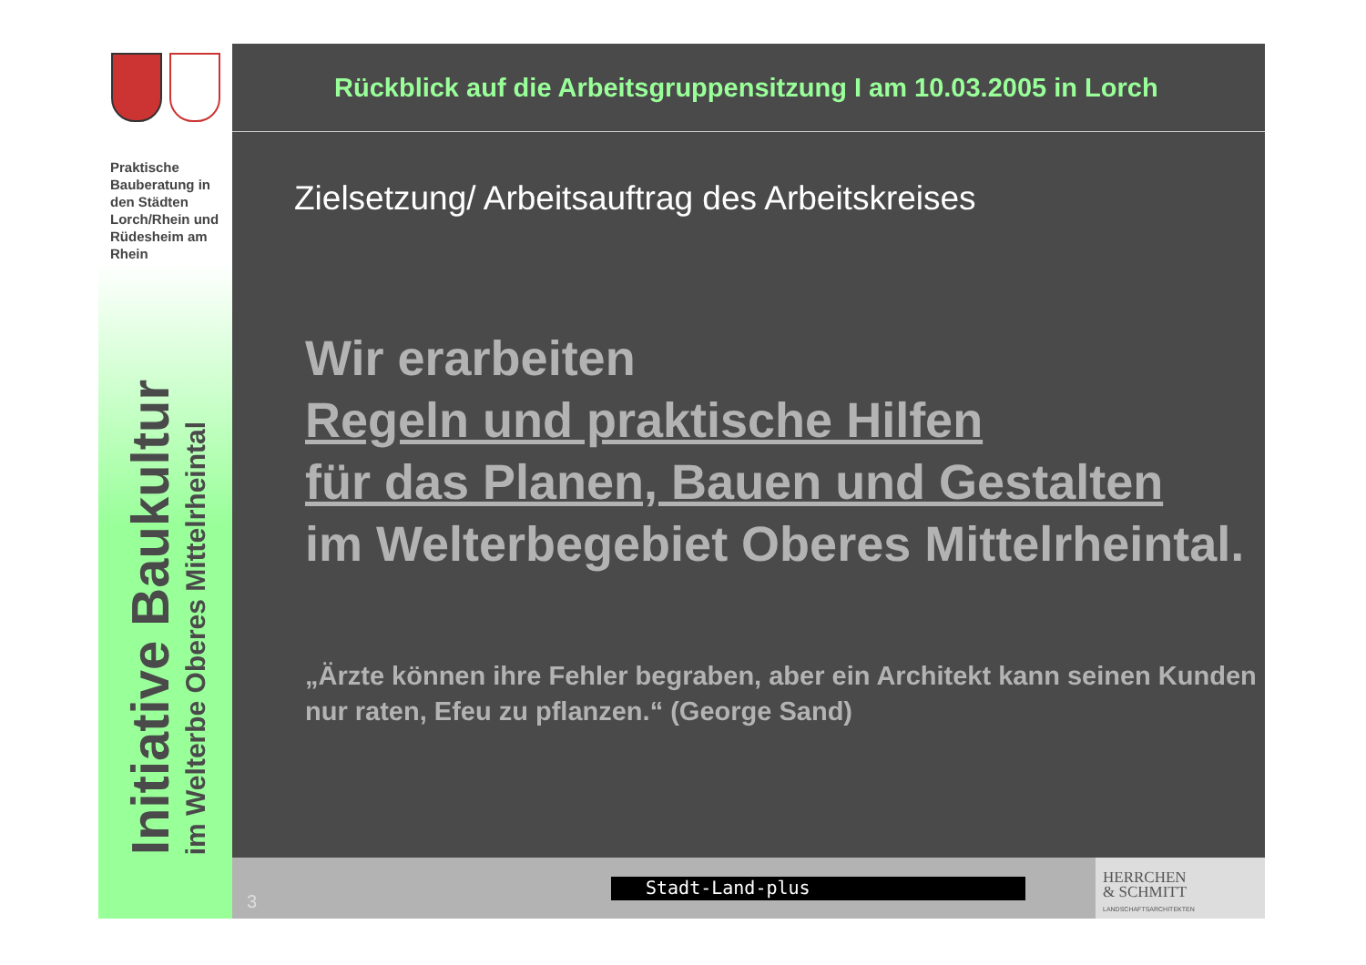Praktische Bauberatung in den Städten Lorch/Rhein und Rüdesheim am Rhein
Initiative Baukultur
im Welterbe Oberes Mittelrheintal
Rückblick auf die Arbeitsgruppensitzung I am 10.03.2005 in Lorch
Zielsetzung/ Arbeitsauftrag des Arbeitskreises
Wir erarbeiten
Regeln und praktische Hilfen
für das Planen, Bauen und Gestalten
im Welterbegebiet Oberes Mittelrheintal.
„Ärzte können ihre Fehler begraben, aber ein Architekt kann seinen Kunden nur raten, Efeu zu pflanzen.“ (George Sand)
3
Stadt-Land-plus
HERRCHEN
& SCHMITT
LANDSCHAFTSARCHITEKTEN